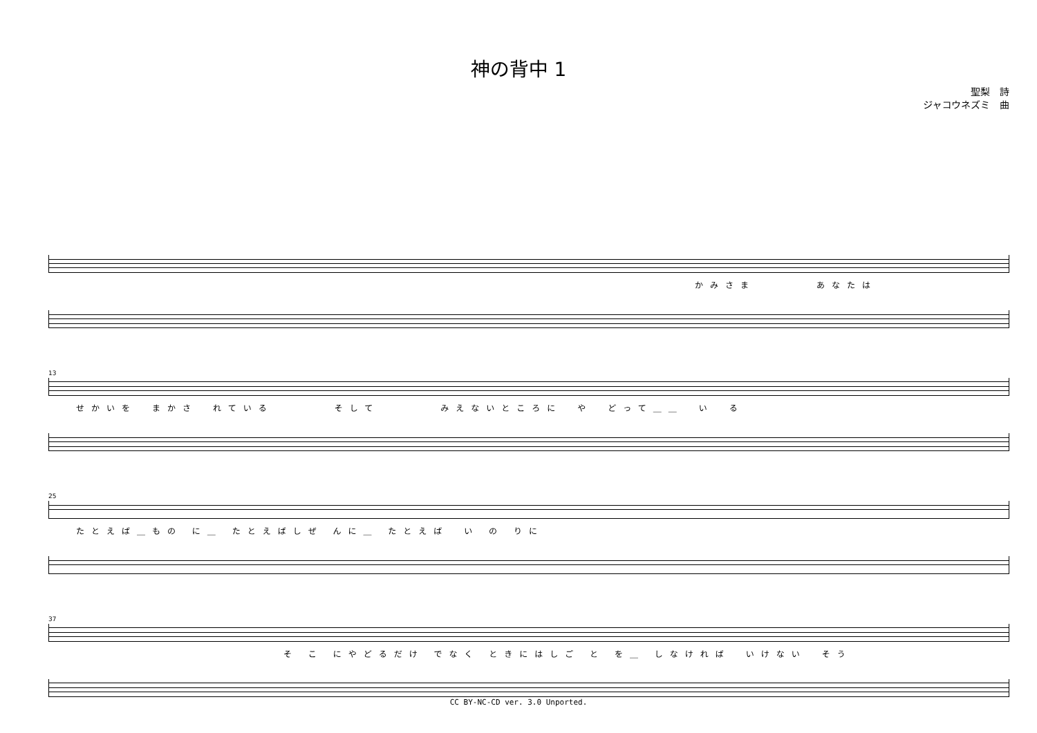神の背中 1
聖梨　詩
ジャコウネズミ　曲
かみさま　　　　あなたは
13
せかいを　まかさ　れている　　　　そして　　　　みえないところに　や　どって＿＿　い　る
25
たとえば＿もの に＿ たとえばしぜ んに＿ たとえば　い の りに
37
そ こ にやどるだけ でなく ときにはしご と を＿ しなければ　いけない　そう
CC BY-NC-CD ver. 3.0 Unported.